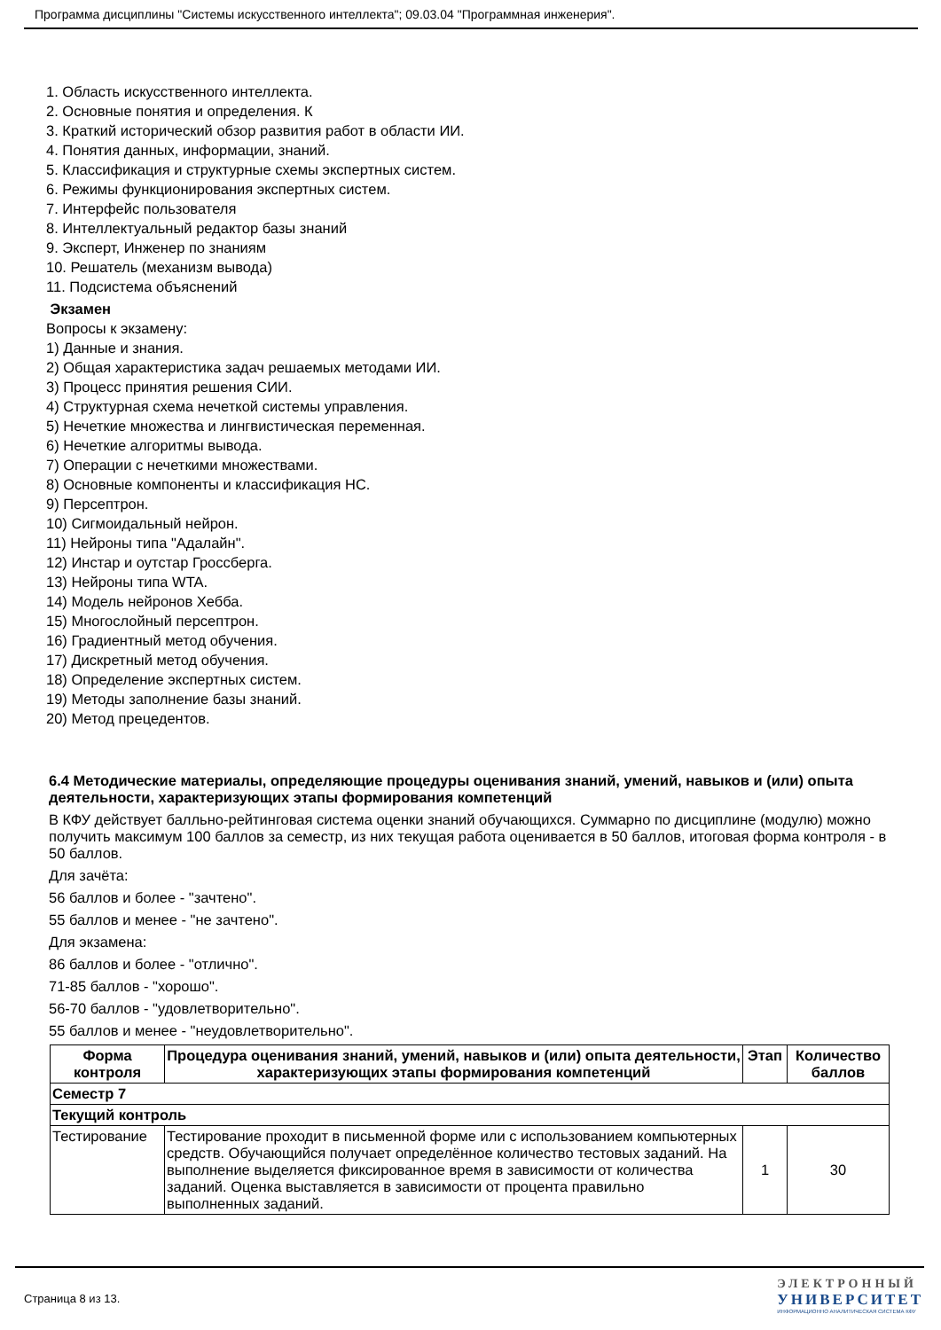Программа дисциплины "Системы искусственного интеллекта"; 09.03.04 "Программная инженерия".
1. Область искусственного интеллекта.
2. Основные понятия и определения. К
3. Краткий исторический обзор развития работ в области ИИ.
4. Понятия данных, информации, знаний.
5. Классификация и структурные схемы экспертных систем.
6. Режимы функционирования экспертных систем.
7. Интерфейс пользователя
8. Интеллектуальный редактор базы знаний
9. Эксперт, Инженер по знаниям
10. Решатель (механизм вывода)
11. Подсистема объяснений
Экзамен
Вопросы к экзамену:
1) Данные и знания.
2) Общая характеристика задач решаемых методами ИИ.
3) Процесс принятия решения СИИ.
4) Структурная схема нечеткой системы управления.
5) Нечеткие множества и лингвистическая переменная.
6) Нечеткие алгоритмы вывода.
7) Операции с нечеткими множествами.
8) Основные компоненты и классификация НС.
9) Персептрон.
10) Сигмоидальный нейрон.
11) Нейроны типа "Адалайн".
12) Инстар и оутстар Гроссберга.
13) Нейроны типа WTA.
14) Модель нейронов Хебба.
15) Многослойный персептрон.
16) Градиентный метод обучения.
17) Дискретный метод обучения.
18) Определение экспертных систем.
19) Методы заполнение базы знаний.
20) Метод прецедентов.
6.4 Методические материалы, определяющие процедуры оценивания знаний, умений, навыков и (или) опыта деятельности, характеризующих этапы формирования компетенций
В КФУ действует балльно-рейтинговая система оценки знаний обучающихся. Суммарно по дисциплине (модулю) можно получить максимум 100 баллов за семестр, из них текущая работа оценивается в 50 баллов, итоговая форма контроля - в 50 баллов.
Для зачёта:
56 баллов и более - "зачтено".
55 баллов и менее - "не зачтено".
Для экзамена:
86 баллов и более - "отлично".
71-85 баллов - "хорошо".
56-70 баллов - "удовлетворительно".
55 баллов и менее - "неудовлетворительно".
| Форма контроля | Процедура оценивания знаний, умений, навыков и (или) опыта деятельности, характеризующих этапы формирования компетенций | Этап | Количество баллов |
| --- | --- | --- | --- |
| Семестр 7 | | | |
| Текущий контроль | | | |
| Тестирование | Тестирование проходит в письменной форме или с использованием компьютерных средств. Обучающийся получает определённое количество тестовых заданий. На выполнение выделяется фиксированное время в зависимости от количества заданий. Оценка выставляется в зависимости от процента правильно выполненных заданий. | 1 | 30 |
Страница 8 из 13.
ЭЛЕКТРОННЫЙ
УНИВЕРСИТЕТ
ИНФОРМАЦИОННО АНАЛИТИЧЕСКАЯ СИСТЕМА КФУ